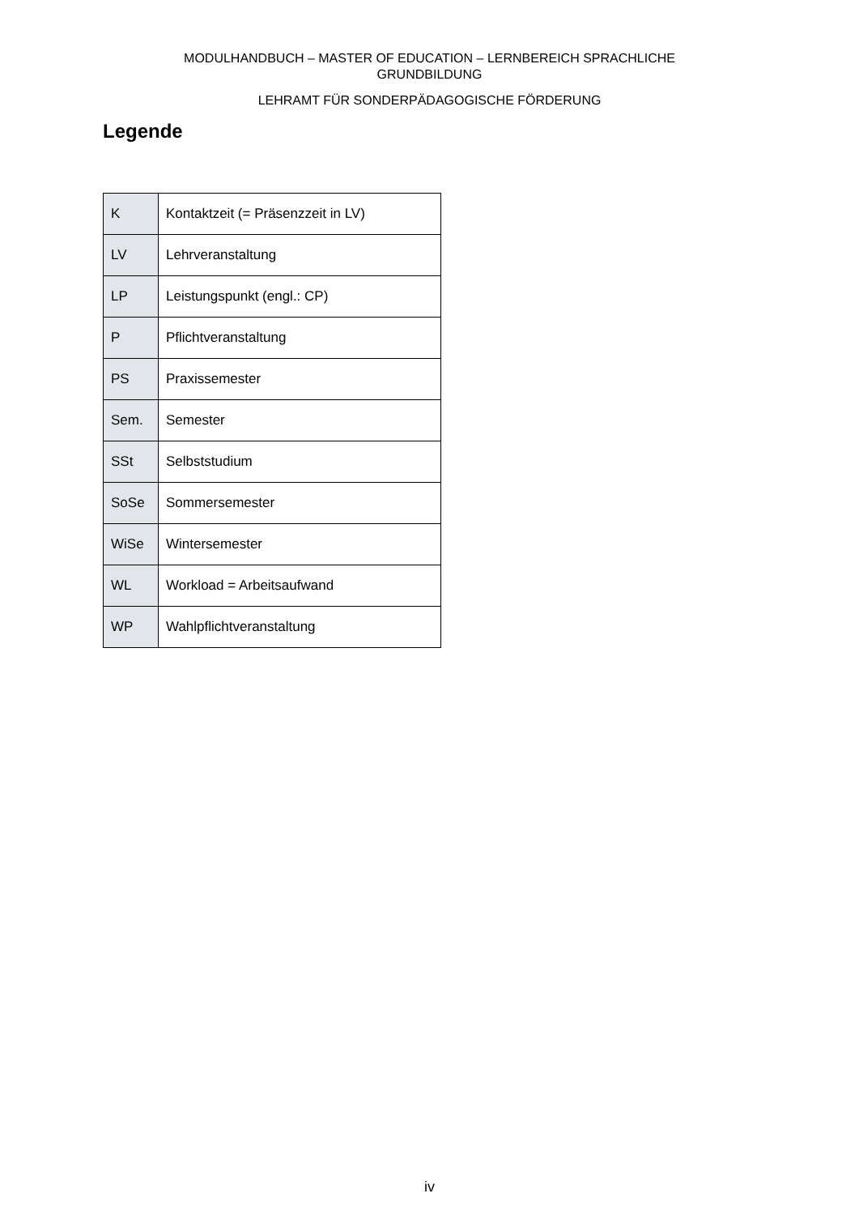MODULHANDBUCH – MASTER OF EDUCATION – LERNBEREICH SPRACHLICHE
GRUNDBILDUNG
LEHRAMT FÜR SONDERPÄDAGOGISCHE FÖRDERUNG
Legende
| K | Kontaktzeit (= Präsenzzeit in LV) |
| LV | Lehrveranstaltung |
| LP | Leistungspunkt (engl.: CP) |
| P | Pflichtveranstaltung |
| PS | Praxissemester |
| Sem. | Semester |
| SSt | Selbststudium |
| SoSe | Sommersemester |
| WiSe | Wintersemester |
| WL | Workload = Arbeitsaufwand |
| WP | Wahlpflichtveranstaltung |
iv